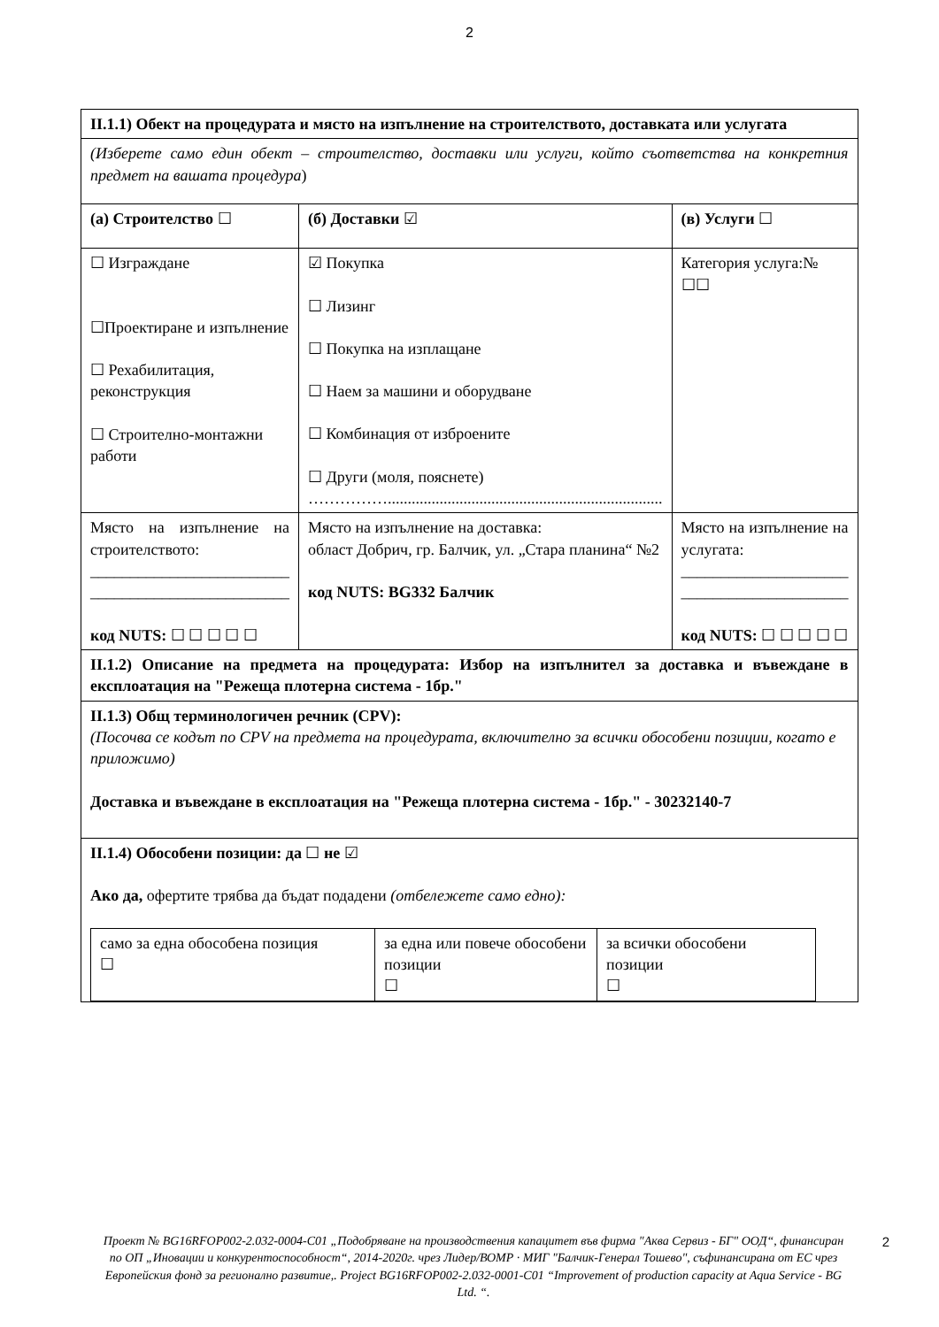2
| II.1.1) Обект на процедурата и място на изпълнение на строителството, доставката или услугата | | |
| (Изберете само един обект – строителство, доставки или услуги, който съответства на конкретния предмет на вашата процедура ) | | |
| (а) Строителство ☐ | (б) Доставки ☑ | (в) Услуги ☐ |
| ☐ Изграждане ☐Проектиране и изпълнение ☐ Рехабилитация, реконструкция ☐ Строително-монтажни работи | ☑ Покупка ☐ Лизинг ☐ Покупка на изплащане ☐ Наем за машини и оборудване ☐ Комбинация от изброените ☐ Други (моля, пояснете) ……………..................................................................... | Категория услуга:№ ☐☐ |
| Място на изпълнение на строителството: _________________________ _________________________ код NUTS: ☐ ☐ ☐ ☐ ☐ | Място на изпълнение на доставка: област Добрич, гр. Балчик, ул. „Стара планина“ №2 код NUTS: BG332 Балчик | Място на изпълнение на услугата: _____________________ _____________________ код NUTS: ☐ ☐ ☐ ☐ ☐ |
| II.1.2) Описание на предмета на процедурата: Избор на изпълнител за доставка и въвеждане в експлоатация на "Режеща плотерна система - 1бр." | | |
| II.1.3) Общ терминологичен речник (CPV): (Посочва се кодът по CPV на предмета на процедурата, включително за всички обособени позиции, когато е приложимо) Доставка и въвеждане в експлоатация на "Режеща плотерна система - 1бр." - 30232140-7 | | |
| II.1.4) Обособени позиции: да ☐ не ☑ Ако да, офертите трябва да бъдат подадени (отбележете само едно): / само за една обособена позиция ☐ / за една или повече обособени позиции ☐ / за всички обособени позиции ☐ / | | |
Проект № BG16RFOP002-2.032-0004-C01 „Подобряване на производствения капацитет във фирма "Аква Сервиз - БГ" ООД“, финансиран по ОП „Иновации и конкурентоспособност“, 2014-2020г. чрез Лидер/ВОМР · МИГ "Балчик-Генерал Тошево", съфинансирана от ЕС чрез Европейския фонд за регионално развитие,. Project BG16RFOP002-2.032-0001-C01 “Improvement of production capacity at Aqua Service - BG Ltd. “. 2